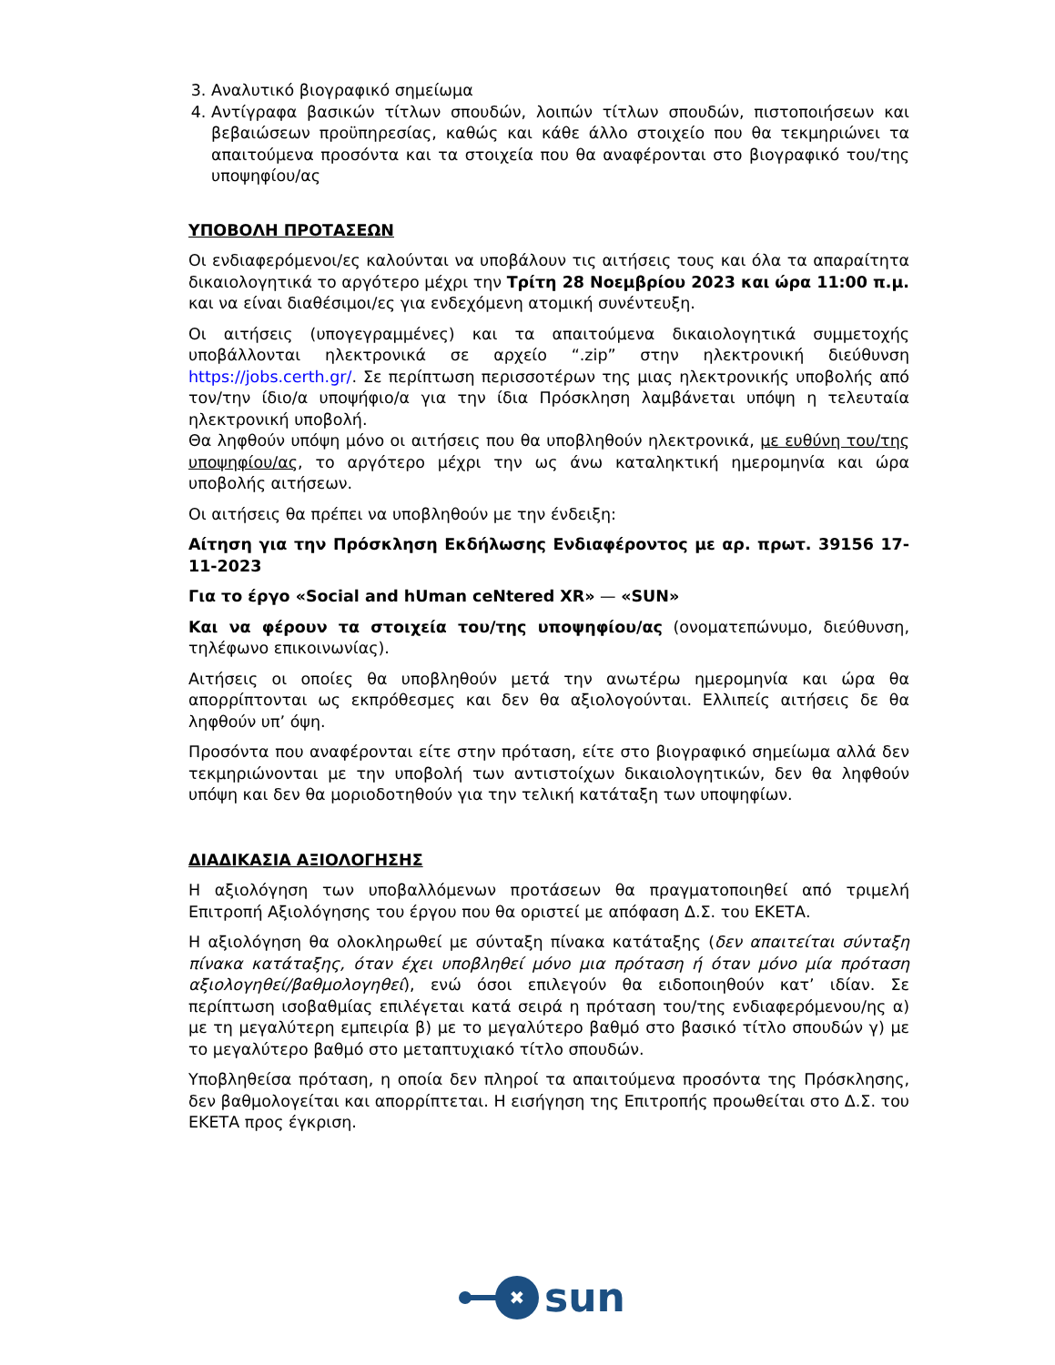3. Αναλυτικό βιογραφικό σημείωμα
4. Αντίγραφα βασικών τίτλων σπουδών, λοιπών τίτλων σπουδών, πιστοποιήσεων και βεβαιώσεων προϋπηρεσίας, καθώς και κάθε άλλο στοιχείο που θα τεκμηριώνει τα απαιτούμενα προσόντα και τα στοιχεία που θα αναφέρονται στο βιογραφικό του/της υποψηφίου/ας
ΥΠΟΒΟΛΗ ΠΡΟΤΑΣΕΩΝ
Οι ενδιαφερόμενοι/ες καλούνται να υποβάλουν τις αιτήσεις τους και όλα τα απαραίτητα δικαιολογητικά το αργότερο μέχρι την Τρίτη 28 Νοεμβρίου 2023 και ώρα 11:00 π.μ. και να είναι διαθέσιμοι/ες για ενδεχόμενη ατομική συνέντευξη.
Οι αιτήσεις (υπογεγραμμένες) και τα απαιτούμενα δικαιολογητικά συμμετοχής υποβάλλονται ηλεκτρονικά σε αρχείο “.zip” στην ηλεκτρονική διεύθυνση https://jobs.certh.gr/. Σε περίπτωση περισσοτέρων της μιας ηλεκτρονικής υποβολής από τον/την ίδιο/α υποψήφιο/α για την ίδια Πρόσκληση λαμβάνεται υπόψη η τελευταία ηλεκτρονική υποβολή.
Θα ληφθούν υπόψη μόνο οι αιτήσεις που θα υποβληθούν ηλεκτρονικά, με ευθύνη του/της υποψηφίου/ας, το αργότερο μέχρι την ως άνω καταληκτική ημερομηνία και ώρα υποβολής αιτήσεων.
Οι αιτήσεις θα πρέπει να υποβληθούν με την ένδειξη:
Αίτηση για την Πρόσκληση Εκδήλωσης Ενδιαφέροντος με αρ. πρωτ. 39156 17-11-2023
Για το έργο «Social and hUman ceNtered XR» — «SUN»
Και να φέρουν τα στοιχεία του/της υποψηφίου/ας (ονοματεπώνυμο, διεύθυνση, τηλέφωνο επικοινωνίας).
Αιτήσεις οι οποίες θα υποβληθούν μετά την ανωτέρω ημερομηνία και ώρα θα απορρίπτονται ως εκπρόθεσμες και δεν θα αξιολογούνται. Ελλιπείς αιτήσεις δε θα ληφθούν υπ’ όψη.
Προσόντα που αναφέρονται είτε στην πρόταση, είτε στο βιογραφικό σημείωμα αλλά δεν τεκμηριώνονται με την υποβολή των αντιστοίχων δικαιολογητικών, δεν θα ληφθούν υπόψη και δεν θα μοριοδοτηθούν για την τελική κατάταξη των υποψηφίων.
ΔΙΑΔΙΚΑΣΙΑ ΑΞΙΟΛΟΓΗΣΗΣ
Η αξιολόγηση των υποβαλλόμενων προτάσεων θα πραγματοποιηθεί από τριμελή Επιτροπή Αξιολόγησης του έργου που θα οριστεί με απόφαση Δ.Σ. του ΕΚΕΤΑ.
Η αξιολόγηση θα ολοκληρωθεί με σύνταξη πίνακα κατάταξης (δεν απαιτείται σύνταξη πίνακα κατάταξης, όταν έχει υποβληθεί μόνο μια πρόταση ή όταν μόνο μία πρόταση αξιολογηθεί/βαθμολογηθεί), ενώ όσοι επιλεγούν θα ειδοποιηθούν κατ’ ιδίαν. Σε περίπτωση ισοβαθμίας επιλέγεται κατά σειρά η πρόταση του/της ενδιαφερόμενου/ης α) με τη μεγαλύτερη εμπειρία β) με το μεγαλύτερο βαθμό στο βασικό τίτλο σπουδών γ) με το μεγαλύτερο βαθμό στο μεταπτυχιακό τίτλο σπουδών.
Υποβληθείσα πρόταση, η οποία δεν πληροί τα απαιτούμενα προσόντα της Πρόσκλησης, δεν βαθμολογείται και απορρίπτεται. Η εισήγηση της Επιτροπής προωθείται στο Δ.Σ. του ΕΚΕΤΑ προς έγκριση.
✖
sun